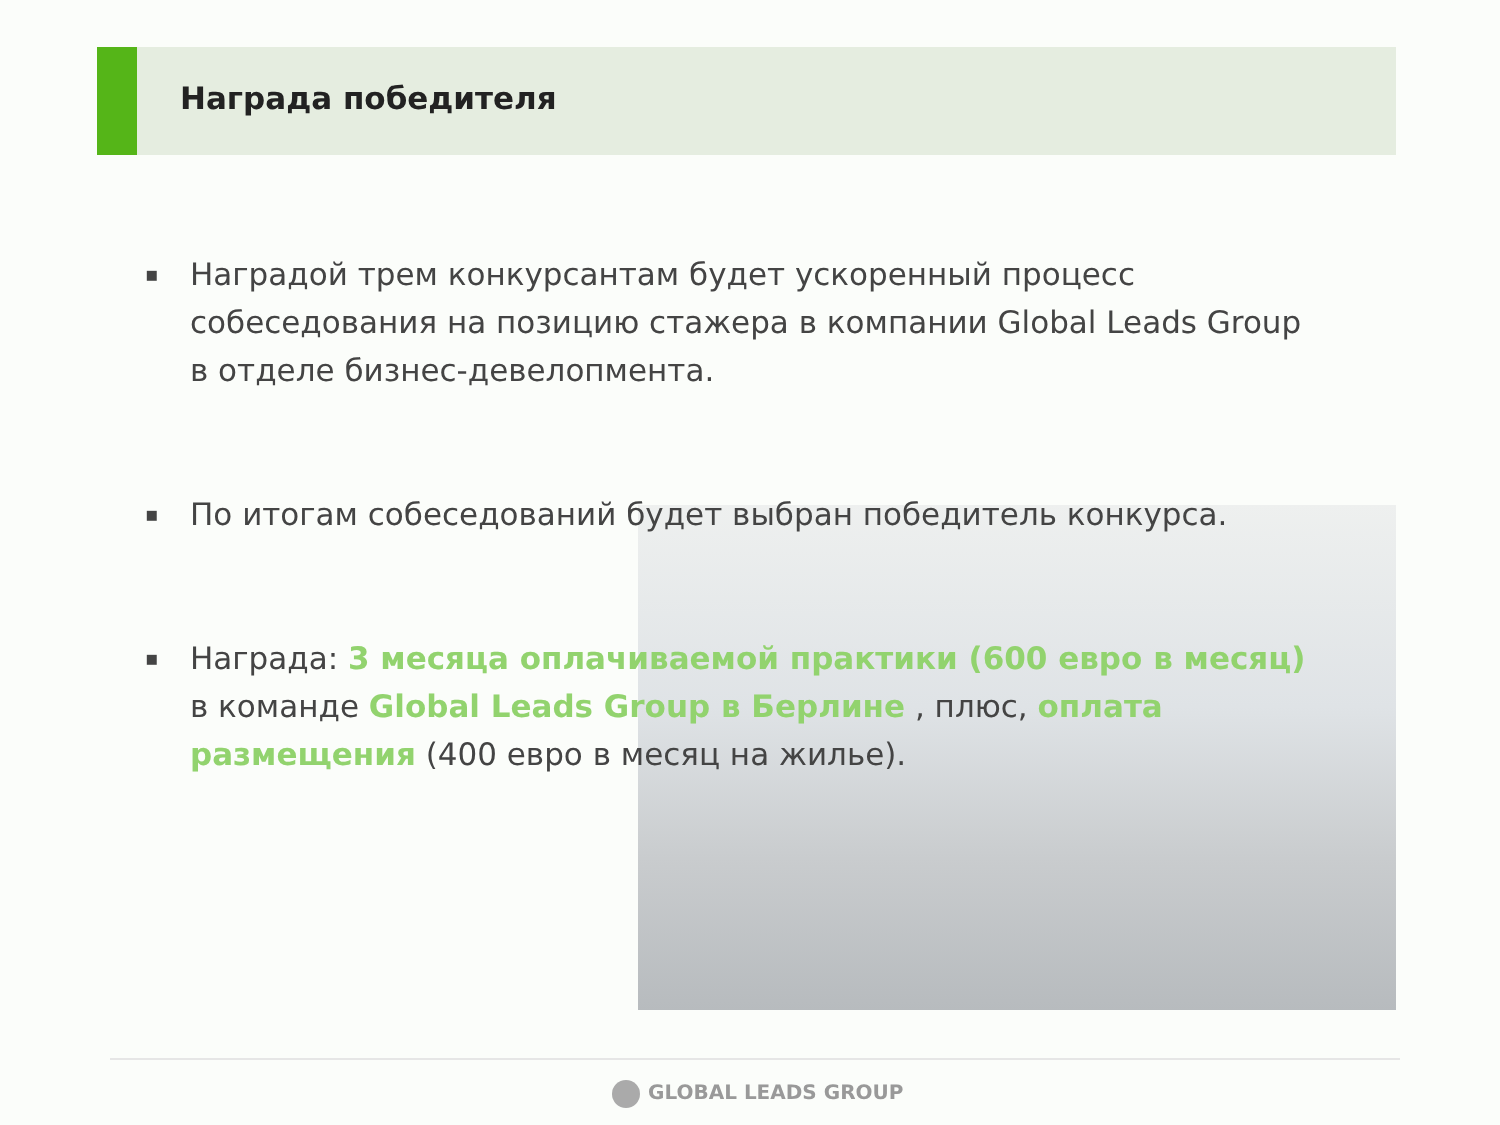Награда победителя
▪ Наградой трем конкурсантам будет ускоренный процесс собеседования на позицию стажера в компании Global Leads Group в отделе бизнес-девелопмента.
▪ По итогам собеседований будет выбран победитель конкурса.
▪ Награда: 3 месяца оплачиваемой практики (600 евро в месяц) в команде Global Leads Group в Берлине , плюс, оплата размещения (400 евро в месяц на жилье).
GLOBAL LEADS GROUP